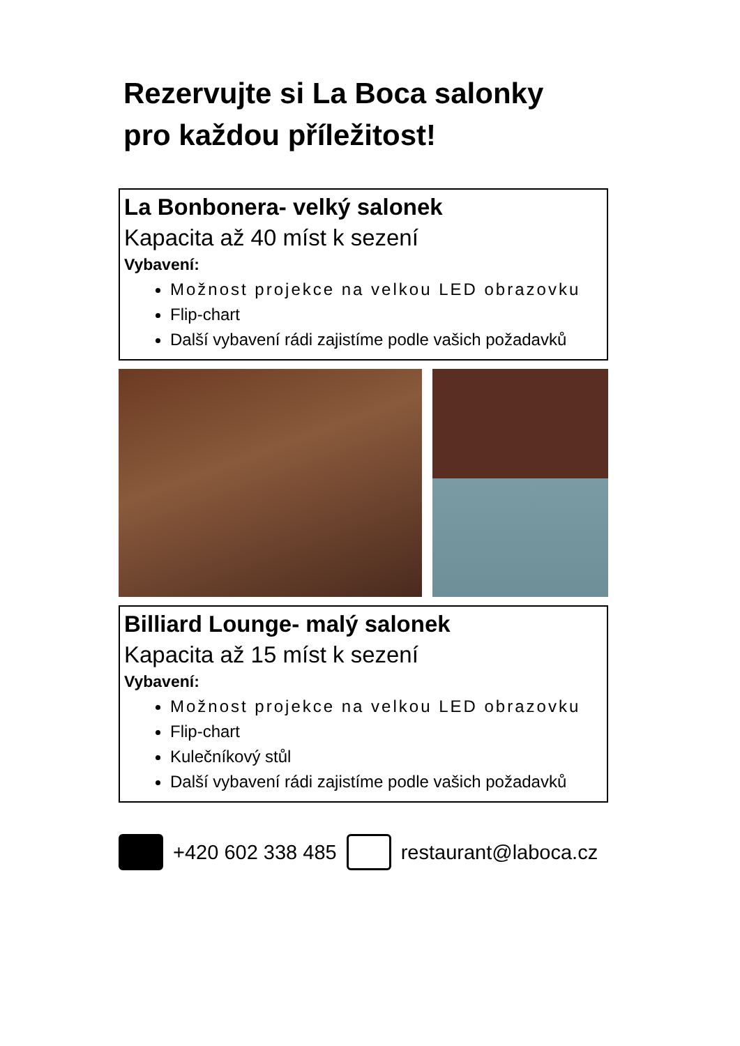Rezervujte si La Boca salonky
pro každou příležitost!
La Bonbonera- velký salonek
Kapacita až 40 míst k sezení
Vybavení:
Možnost projekce na velkou LED obrazovku
Flip-chart
Další vybavení rádi zajistíme podle vašich požadavků
Billiard Lounge- malý salonek
Kapacita až 15 míst k sezení
Vybavení:
Možnost projekce na velkou LED obrazovku
Flip-chart
Kulečníkový stůl
Další vybavení rádi zajistíme podle vašich požadavků
+420 602 338 485 restaurant@laboca.cz